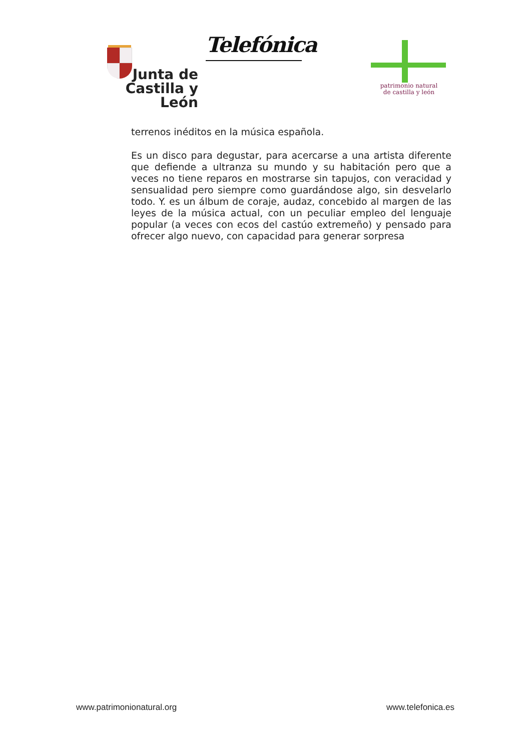Junta de
Castilla y León
Telefónica
patrimonio natural
de castilla y león
terrenos inéditos en la música española.
Es un disco para degustar, para acercarse a una artista diferente que defiende a ultranza su mundo y su habitación pero que a veces no tiene reparos en mostrarse sin tapujos, con veracidad y sensualidad pero siempre como guardándose algo, sin desvelarlo todo. Y. es un álbum de coraje, audaz, concebido al margen de las leyes de la música actual, con un peculiar empleo del lenguaje popular (a veces con ecos del castúo extremeño) y pensado para ofrecer algo nuevo, con capacidad para generar sorpresa
www.patrimonionatural.org www.telefonica.es